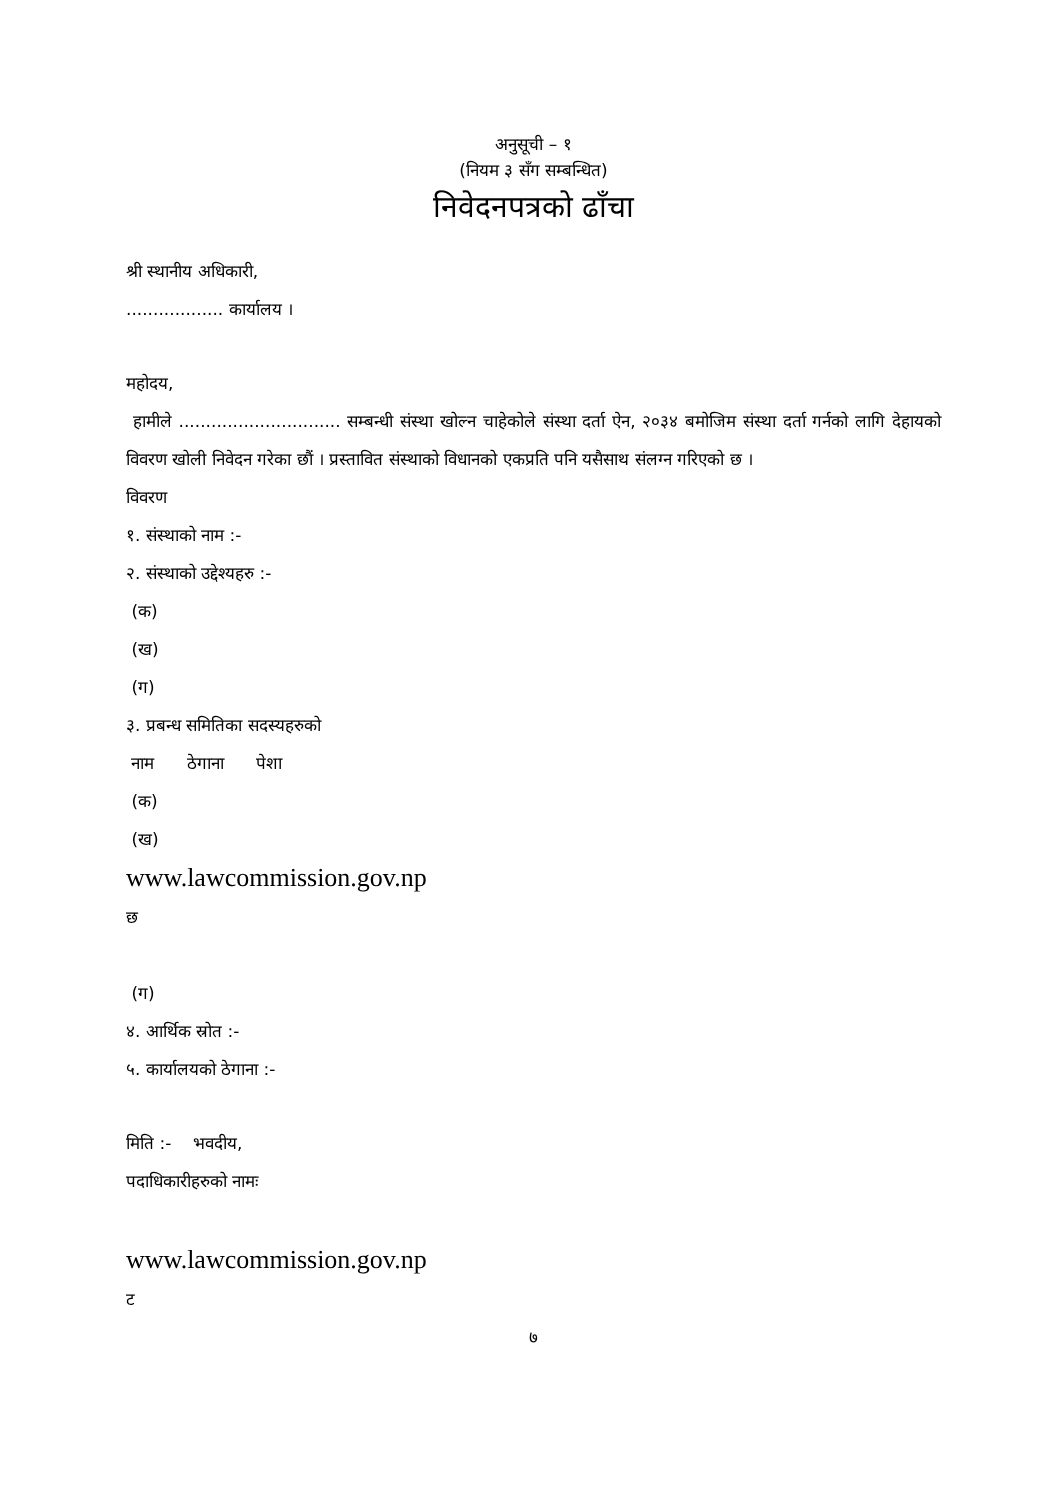अनुसूची – १
(नियम ३ सँग सम्बन्धित)
निवेदनपत्रको ढाँचा
श्री स्थानीय अधिकारी,
.................. कार्यालय ।
महोदय,
हामीले .............................. सम्बन्धी संस्था खोल्न चाहेकोले संस्था दर्ता ऐन, २०३४ बमोजिम संस्था दर्ता गर्नको लागि देहायको विवरण खोली निवेदन गरेका छौं । प्रस्तावित संस्थाको विधानको एकप्रति पनि यसैसाथ संलग्न गरिएको छ ।
विवरण
१. संस्थाको नाम :-
२. संस्थाको उद्देश्यहरु :-
(क)
(ख)
(ग)
३. प्रबन्ध समितिका सदस्यहरुको
नाम ठेगाना पेशा
(क)
(ख)
www.lawcommission.gov.np
छ
(ग)
४. आर्थिक स्रोत :-
५. कार्यालयको ठेगाना :-
मिति :- भवदीय,
पदाधिकारीहरुको नामः
www.lawcommission.gov.np
ट
७